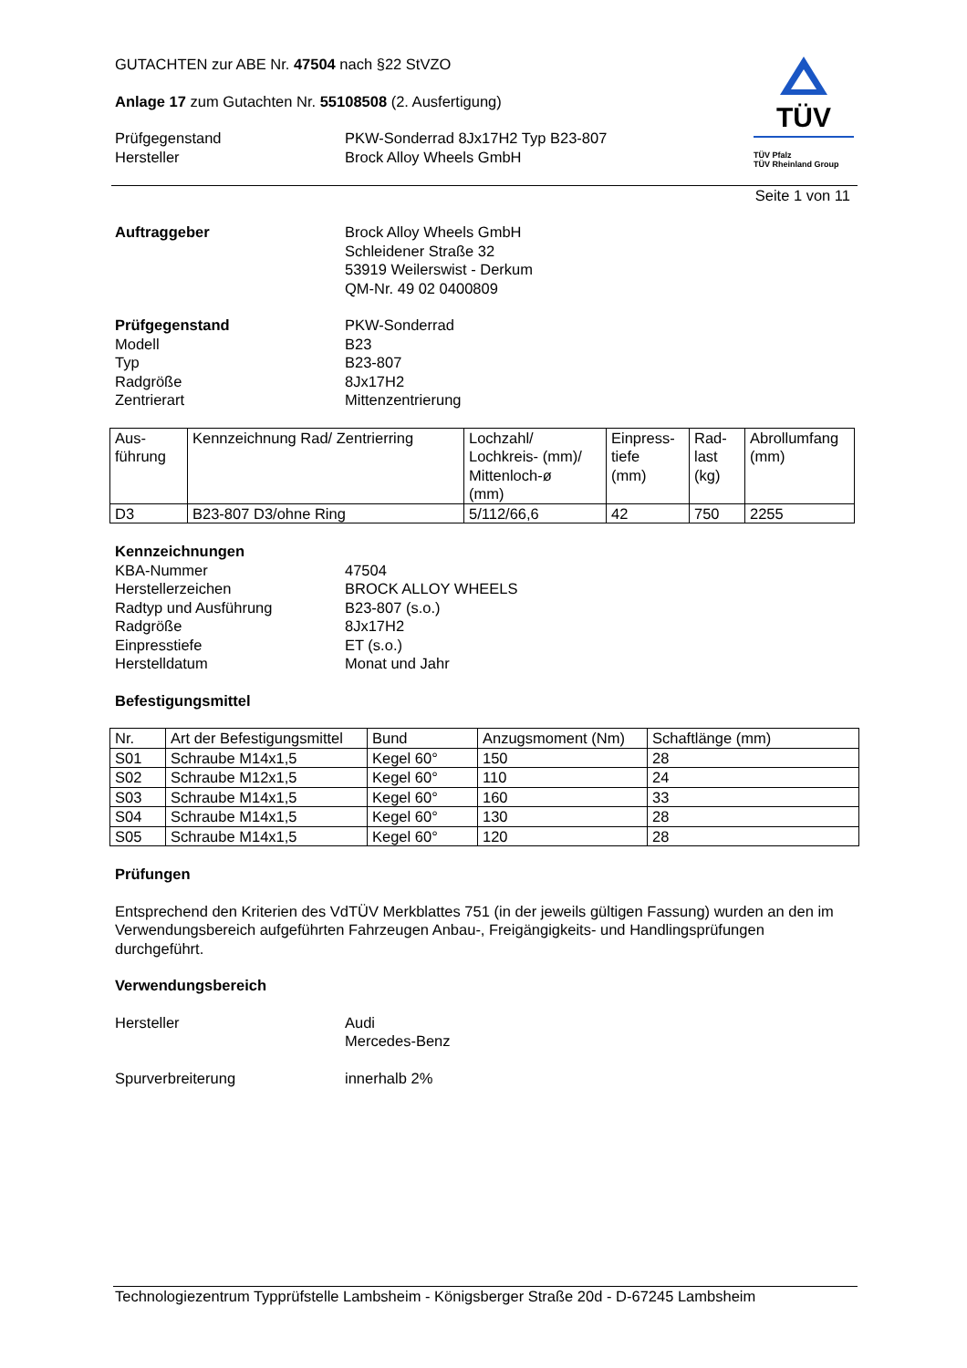GUTACHTEN zur ABE Nr. 47504 nach §22 StVZO
Anlage 17 zum Gutachten Nr. 55108508 (2. Ausfertigung)
Prüfgegenstand PKW-Sonderrad 8Jx17H2 Typ B23-807 Hersteller Brock Alloy Wheels GmbH
TÜV
TÜV Pfalz
TÜV Rheinland Group
Seite 1 von 11
Auftraggeber Brock Alloy Wheels GmbH
Schleidener Straße 32
53919 Weilerswist - Derkum
QM-Nr. 49 02 0400809
Prüfgegenstand PKW-Sonderrad Modell B23 Typ B23-807 Radgröße 8Jx17H2 Zentrierart Mittenzentrierung
| Aus- führung | Kennzeichnung Rad/ Zentrierring | Lochzahl/ Lochkreis- (mm)/ Mittenloch-ø (mm) | Einpress- tiefe (mm) | Rad- last (kg) | Abrollumfang (mm) |
| --- | --- | --- | --- | --- | --- |
| D3 | B23-807 D3/ohne Ring | 5/112/66,6 | 42 | 750 | 2255 |
Kennzeichnungen
KBA-Nummer 47504 Herstellerzeichen BROCK ALLOY WHEELS Radtyp und Ausführung B23-807 (s.o.) Radgröße 8Jx17H2 Einpresstiefe ET (s.o.) Herstelldatum Monat und Jahr
Befestigungsmittel
| Nr. | Art der Befestigungsmittel | Bund | Anzugsmoment (Nm) | Schaftlänge (mm) |
| --- | --- | --- | --- | --- |
| S01 | Schraube M14x1,5 | Kegel 60° | 150 | 28 |
| S02 | Schraube M12x1,5 | Kegel 60° | 110 | 24 |
| S03 | Schraube M14x1,5 | Kegel 60° | 160 | 33 |
| S04 | Schraube M14x1,5 | Kegel 60° | 130 | 28 |
| S05 | Schraube M14x1,5 | Kegel 60° | 120 | 28 |
Prüfungen
Entsprechend den Kriterien des VdTÜV Merkblattes 751 (in der jeweils gültigen Fassung) wurden an den im Verwendungsbereich aufgeführten Fahrzeugen Anbau-, Freigängigkeits- und Handlingsprüfungen durchgeführt.
Verwendungsbereich
Hersteller Audi
Mercedes-Benz
Spurverbreiterung innerhalb 2%
Technologiezentrum Typprüfstelle Lambsheim - Königsberger Straße 20d - D-67245 Lambsheim